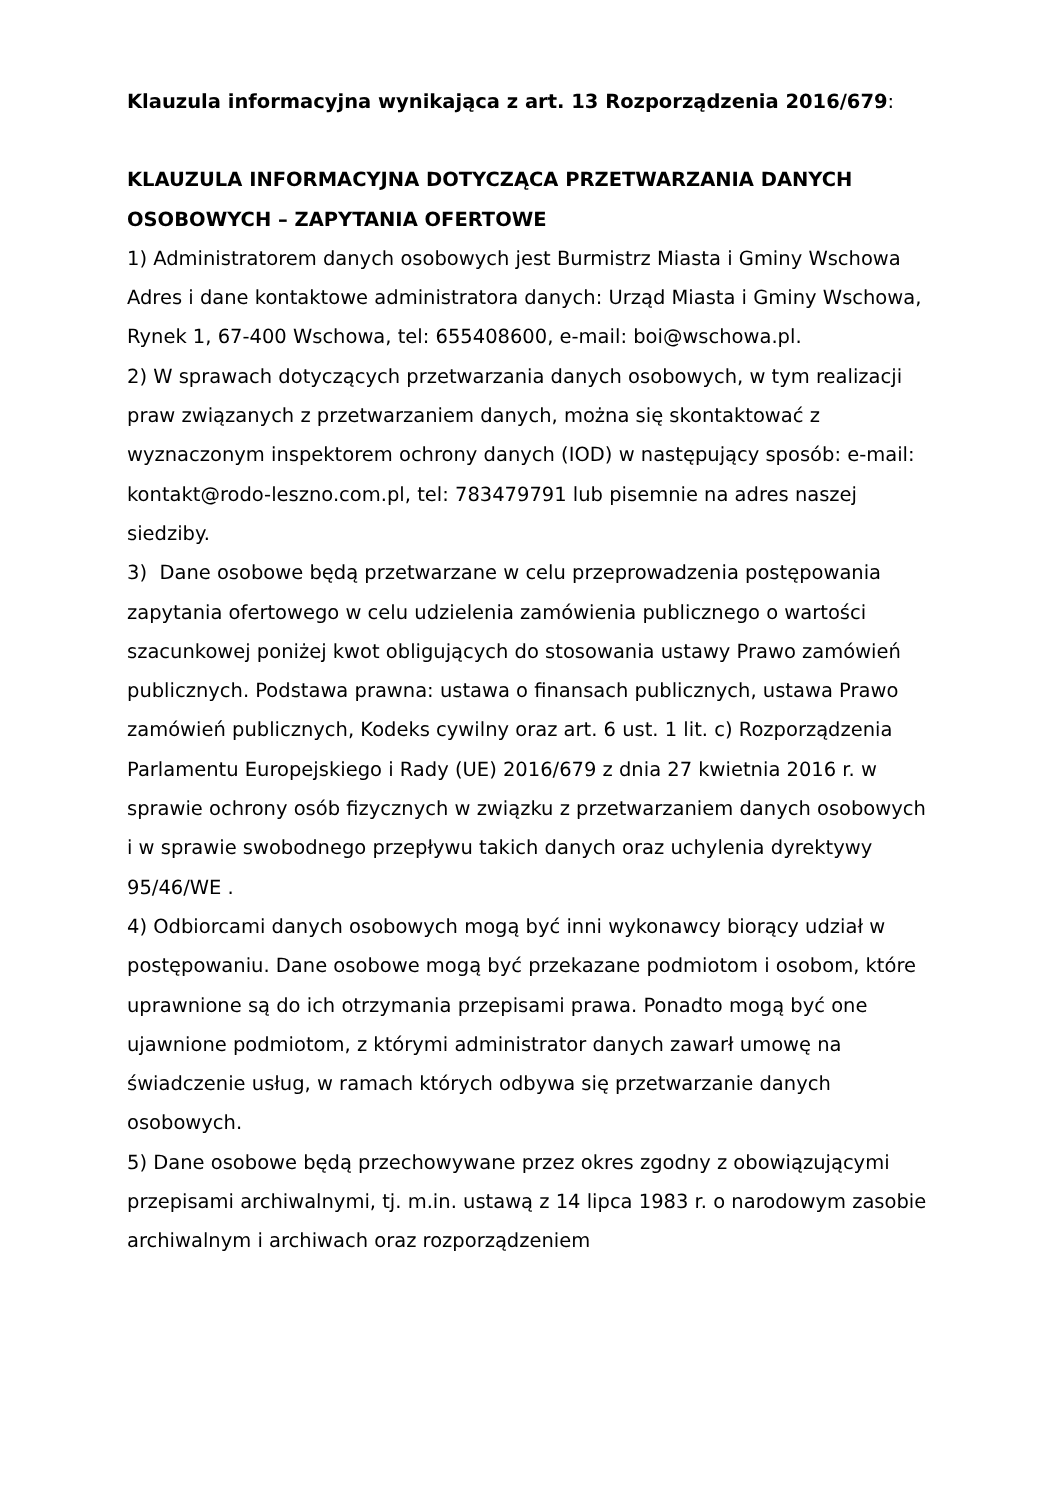Klauzula informacyjna wynikająca z art. 13 Rozporządzenia 2016/679:
KLAUZULA INFORMACYJNA DOTYCZĄCA PRZETWARZANIA DANYCH OSOBOWYCH – ZAPYTANIA OFERTOWE
1) Administratorem danych osobowych jest Burmistrz Miasta i Gminy Wschowa
Adres i dane kontaktowe administratora danych: Urząd Miasta i Gminy Wschowa, Rynek 1, 67-400 Wschowa, tel: 655408600, e-mail: boi@wschowa.pl.
2) W sprawach dotyczących przetwarzania danych osobowych, w tym realizacji praw związanych z przetwarzaniem danych, można się skontaktować z wyznaczonym inspektorem ochrony danych (IOD) w następujący sposób: e-mail: kontakt@rodo-leszno.com.pl, tel: 783479791 lub pisemnie na adres naszej siedziby.
3) Dane osobowe będą przetwarzane w celu przeprowadzenia postępowania zapytania ofertowego w celu udzielenia zamówienia publicznego o wartości szacunkowej poniżej kwot obligujących do stosowania ustawy Prawo zamówień publicznych. Podstawa prawna: ustawa o finansach publicznych, ustawa Prawo zamówień publicznych, Kodeks cywilny oraz art. 6 ust. 1 lit. c) Rozporządzenia Parlamentu Europejskiego i Rady (UE) 2016/679 z dnia 27 kwietnia 2016 r. w sprawie ochrony osób fizycznych w związku z przetwarzaniem danych osobowych i w sprawie swobodnego przepływu takich danych oraz uchylenia dyrektywy 95/46/WE .
4) Odbiorcami danych osobowych mogą być inni wykonawcy biorący udział w postępowaniu. Dane osobowe mogą być przekazane podmiotom i osobom, które uprawnione są do ich otrzymania przepisami prawa. Ponadto mogą być one ujawnione podmiotom, z którymi administrator danych zawarł umowę na świadczenie usług, w ramach których odbywa się przetwarzanie danych osobowych.
5) Dane osobowe będą przechowywane przez okres zgodny z obowiązującymi przepisami archiwalnymi, tj. m.in. ustawą z 14 lipca 1983 r. o narodowym zasobie archiwalnym i archiwach oraz rozporządzeniem